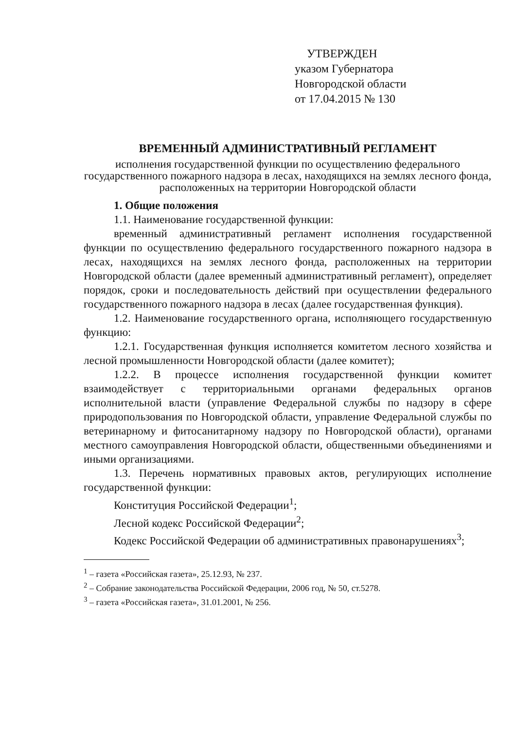УТВЕРЖДЕН
указом Губернатора
Новгородской области
от 17.04.2015 № 130
ВРЕМЕННЫЙ АДМИНИСТРАТИВНЫЙ РЕГЛАМЕНТ
исполнения государственной функции по осуществлению федерального государственного пожарного надзора в лесах, находящихся на землях лесного фонда, расположенных на территории Новгородской области
1. Общие положения
1.1. Наименование государственной функции:
временный административный регламент исполнения государственной функции по осуществлению федерального государственного пожарного надзора в лесах, находящихся на землях лесного фонда, расположенных на территории Новгородской области (далее временный административный регламент), определяет порядок, сроки и последовательность действий при осуществлении федерального государственного пожарного надзора в лесах (далее государственная функция).
1.2. Наименование государственного органа, исполняющего государственную функцию:
1.2.1. Государственная функция исполняется комитетом лесного хозяйства и лесной промышленности Новгородской области (далее комитет);
1.2.2. В процессе исполнения государственной функции комитет взаимодействует с территориальными органами федеральных органов исполнительной власти (управление Федеральной службы по надзору в сфере природопользования по Новгородской области, управление Федеральной службы по ветеринарному и фитосанитарному надзору по Новгородской области), органами местного самоуправления Новгородской области, общественными объединениями и иными организациями.
1.3. Перечень нормативных правовых актов, регулирующих исполнение государственной функции:
Конституция Российской Федерации<sup>1</sup>;
Лесной кодекс Российской Федерации<sup>2</sup>;
Кодекс Российской Федерации об административных правонарушениях<sup>3</sup>;
<sup>1</sup> – газета «Российская газета», 25.12.93, № 237.
<sup>2</sup> – Собрание законодательства Российской Федерации, 2006 год, № 50, ст.5278.
<sup>3</sup> – газета «Российская газета», 31.01.2001, № 256.